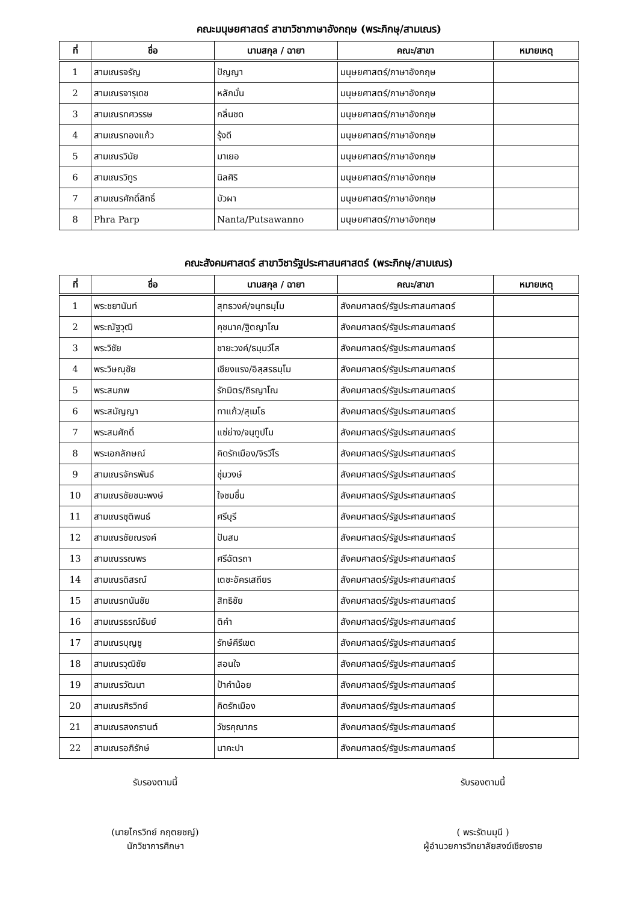คณะมนุษยศาสตร์ สาขาวิชาภาษาอังกฤษ (พระภิกษุ/สามเณร)
| ที่ | ชื่อ | นามสกุล / ฉายา | คณะ/สาขา | หมายเหตุ |
| --- | --- | --- | --- | --- |
| 1 | สามเณรจรัญ | ปัญญา | มนุษยศาสตร์/ภาษาอังกฤษ | |
| 2 | สามเณรจารุเดช | หลักมั่น | มนุษยศาสตร์/ภาษาอังกฤษ | |
| 3 | สามเณรทศวรรษ | กลิ่นชด | มนุษยศาสตร์/ภาษาอังกฤษ | |
| 4 | สามเณรทองแก้ว | รุ้งดี | มนุษยศาสตร์/ภาษาอังกฤษ | |
| 5 | สามเณรวินัย | มาเยอ | มนุษยศาสตร์/ภาษาอังกฤษ | |
| 6 | สามเณรวิทูร | นิลศิริ | มนุษยศาสตร์/ภาษาอังกฤษ | |
| 7 | สามเณรศักดิ์สิทธิ์ | บัวผา | มนุษยศาสตร์/ภาษาอังกฤษ | |
| 8 | Phra Parp | Nanta/Putsawanno | มนุษยศาสตร์/ภาษาอังกฤษ | |
คณะสังคมศาสตร์ สาขาวิชารัฐประศาสนศาสตร์ (พระภิกษุ/สามเณร)
| ที่ | ชื่อ | นามสกุล / ฉายา | คณะ/สาขา | หมายเหตุ |
| --- | --- | --- | --- | --- |
| 1 | พระชยานันท์ | สุทธวงค์/จนฺทธมฺโม | สังคมศาสตร์/รัฐประศาสนศาสตร์ | |
| 2 | พระณัฐวุฒิ | คุชนาค/ฐิตญาโณ | สังคมศาสตร์/รัฐประศาสนศาสตร์ | |
| 3 | พระวิชัย | ชายะวงค์/ธมฺมวํโส | สังคมศาสตร์/รัฐประศาสนศาสตร์ | |
| 4 | พระวิษณุชัย | เชียงแรง/อิสฺสรธมฺโม | สังคมศาสตร์/รัฐประศาสนศาสตร์ | |
| 5 | พระสมภพ | รักมิตร/ถิรญาโณ | สังคมศาสตร์/รัฐประศาสนศาสตร์ | |
| 6 | พระสมัญญา | ทาแก้ว/สุเมโธ | สังคมศาสตร์/รัฐประศาสนศาสตร์ | |
| 7 | พระสมศักดิ์ | แซ่ย่าง/จนฺทูปโม | สังคมศาสตร์/รัฐประศาสนศาสตร์ | |
| 8 | พระเอกลักษณ์ | คิดรักเมือง/จิรวีโร | สังคมศาสตร์/รัฐประศาสนศาสตร์ | |
| 9 | สามเณรจักรพันธ์ | ชุ่มวงษ์ | สังคมศาสตร์/รัฐประศาสนศาสตร์ | |
| 10 | สามเณรชัยชนะพงษ์ | ใจชมชื่น | สังคมศาสตร์/รัฐประศาสนศาสตร์ | |
| 11 | สามเณรชุติพนธ์ | ศรีบุรี | สังคมศาสตร์/รัฐประศาสนศาสตร์ | |
| 12 | สามเณรชัยณรงค์ | ปันสม | สังคมศาสตร์/รัฐประศาสนศาสตร์ | |
| 13 | สามเณรรณพร | ศรีฉัตรถา | สังคมศาสตร์/รัฐประศาสนศาสตร์ | |
| 14 | สามเณรดิสรณ์ | เตชะอัครเสถียร | สังคมศาสตร์/รัฐประศาสนศาสตร์ | |
| 15 | สามเณรทนันชัย | สิทธิชัย | สังคมศาสตร์/รัฐประศาสนศาสตร์ | |
| 16 | สามเณรธรณ์ธันย์ | ติคำ | สังคมศาสตร์/รัฐประศาสนศาสตร์ | |
| 17 | สามเณรบุญชู | รักษ์คีรีเขต | สังคมศาสตร์/รัฐประศาสนศาสตร์ | |
| 18 | สามเณรวุฒิชัย | สอนใจ | สังคมศาสตร์/รัฐประศาสนศาสตร์ | |
| 19 | สามเณรวัฒนา | ป้าคำน้อย | สังคมศาสตร์/รัฐประศาสนศาสตร์ | |
| 20 | สามเณรศิรวิทย์ | คิดรักเมือง | สังคมศาสตร์/รัฐประศาสนศาสตร์ | |
| 21 | สามเณรสงกรานต์ | วัชรคุณากร | สังคมศาสตร์/รัฐประศาสนศาสตร์ | |
| 22 | สามเณรอภิรักษ์ | นาคะปา | สังคมศาสตร์/รัฐประศาสนศาสตร์ | |
รับรองตามนี้
(นายไกรวิทย์ กฤตยชญ์)
นักวิชาการศึกษา
รับรองตามนี้
( พระรัตนมุนี )
ผู้อำนวยการวิทยาลัยสงฆ์เชียงราย